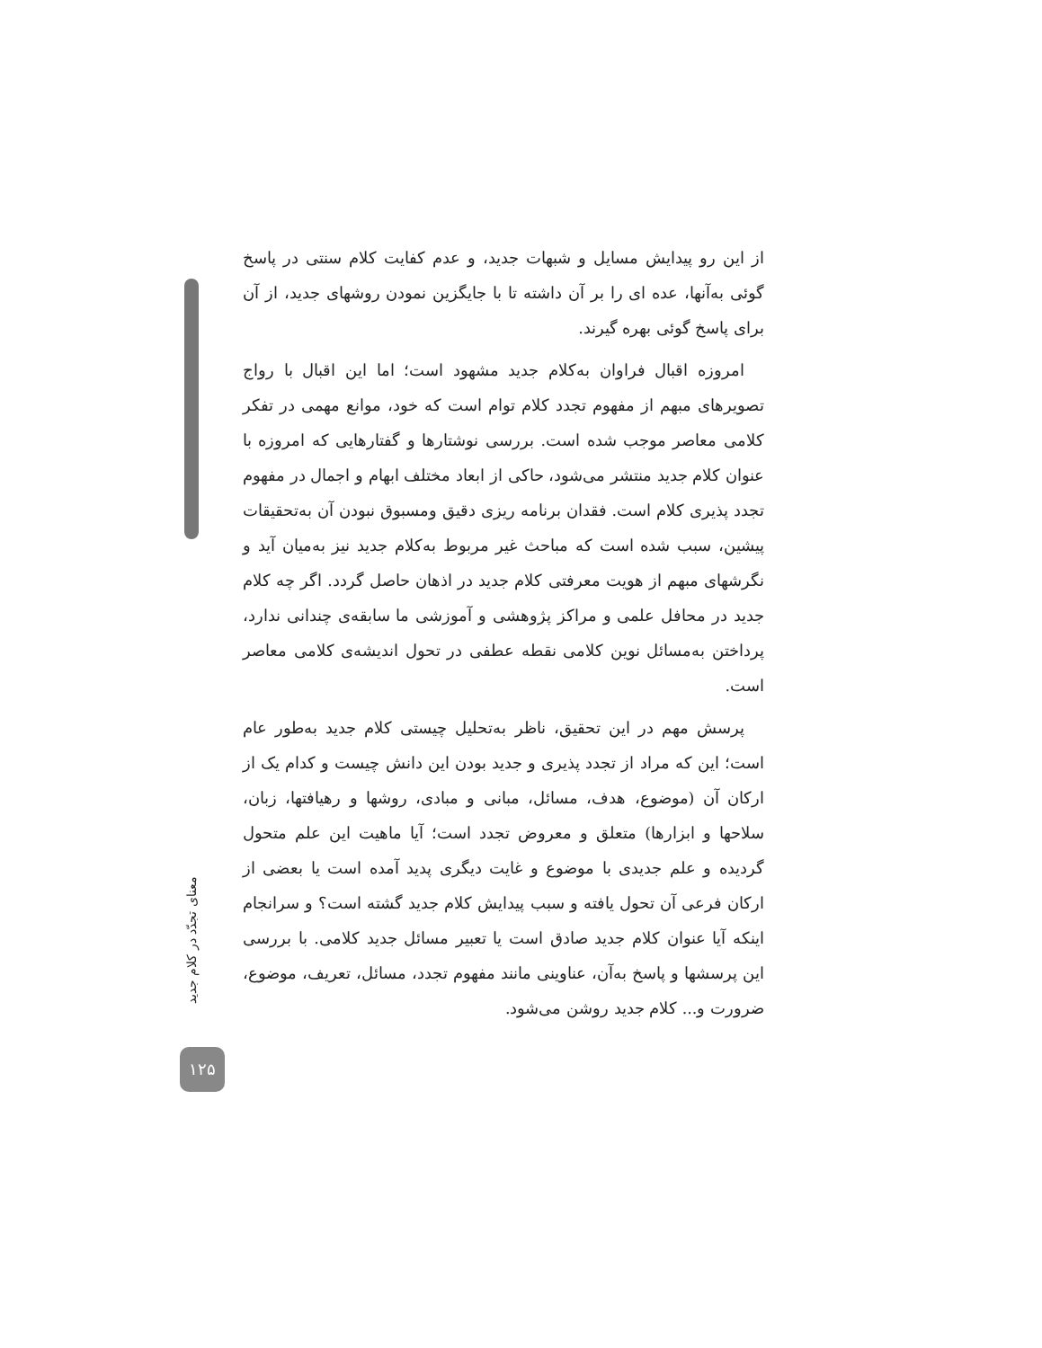از این رو پیدایش مسایل و شبهات جدید، و عدم کفایت کلام سنتی در پاسخ گوئی به‌آنها، عده ای را بر آن داشته تا با جایگزین نمودن روشهای جدید، از آن برای پاسخ گوئی بهره گیرند.
امروزه اقبال فراوان به‌کلام جدید مشهود است؛ اما این اقبال با رواج تصویرهای مبهم از مفهوم تجدد کلام توام است که خود، موانع مهمی در تفکر کلامی معاصر موجب شده است. بررسی نوشتارها و گفتارهایی که امروزه با عنوان کلام جدید منتشر می‌شود، حاکی از ابعاد مختلف ابهام و اجمال در مفهوم تجدد پذیری کلام است. فقدان برنامه ریزی دقیق ومسبوق نبودن آن به‌تحقیقات پیشین، سبب شده است که مباحث غیر مربوط به‌کلام جدید نیز به‌میان آید و نگرشهای مبهم از هویت معرفتی کلام جدید در اذهان حاصل گردد. اگر چه کلام جدید در محافل علمی و مراکز پژوهشی و آموزشی ما سابقه‌ی چندانی ندارد، پرداختن به‌مسائل نوین کلامی نقطه عطفی در تحول اندیشه‌ی کلامی معاصر است.
پرسش مهم در این تحقیق، ناظر به‌تحلیل چیستی کلام جدید به‌طور عام است؛ این که مراد از تجدد پذیری و جدید بودن این دانش چیست و کدام یک از ارکان آن (موضوع، هدف، مسائل، مبانی و مبادی، روشها و رهیافتها، زبان، سلاحها و ابزارها) متعلق و معروض تجدد است؛ آیا ماهیت این علم متحول گردیده و علم جدیدی با موضوع و غایت دیگری پدید آمده است یا بعضی از ارکان فرعی آن تحول یافته و سبب پیدایش کلام جدید گشته است؟ و سرانجام اینکه آیا عنوان کلام جدید صادق است یا تعبیر مسائل جدید کلامی. با بررسی این پرسشها و پاسخ به‌آن، عناوینی مانند مفهوم تجدد، مسائل، تعریف، موضوع، ضرورت و... کلام جدید روشن می‌شود.
معنای تجدّد در کلام جدید
۱۲۵